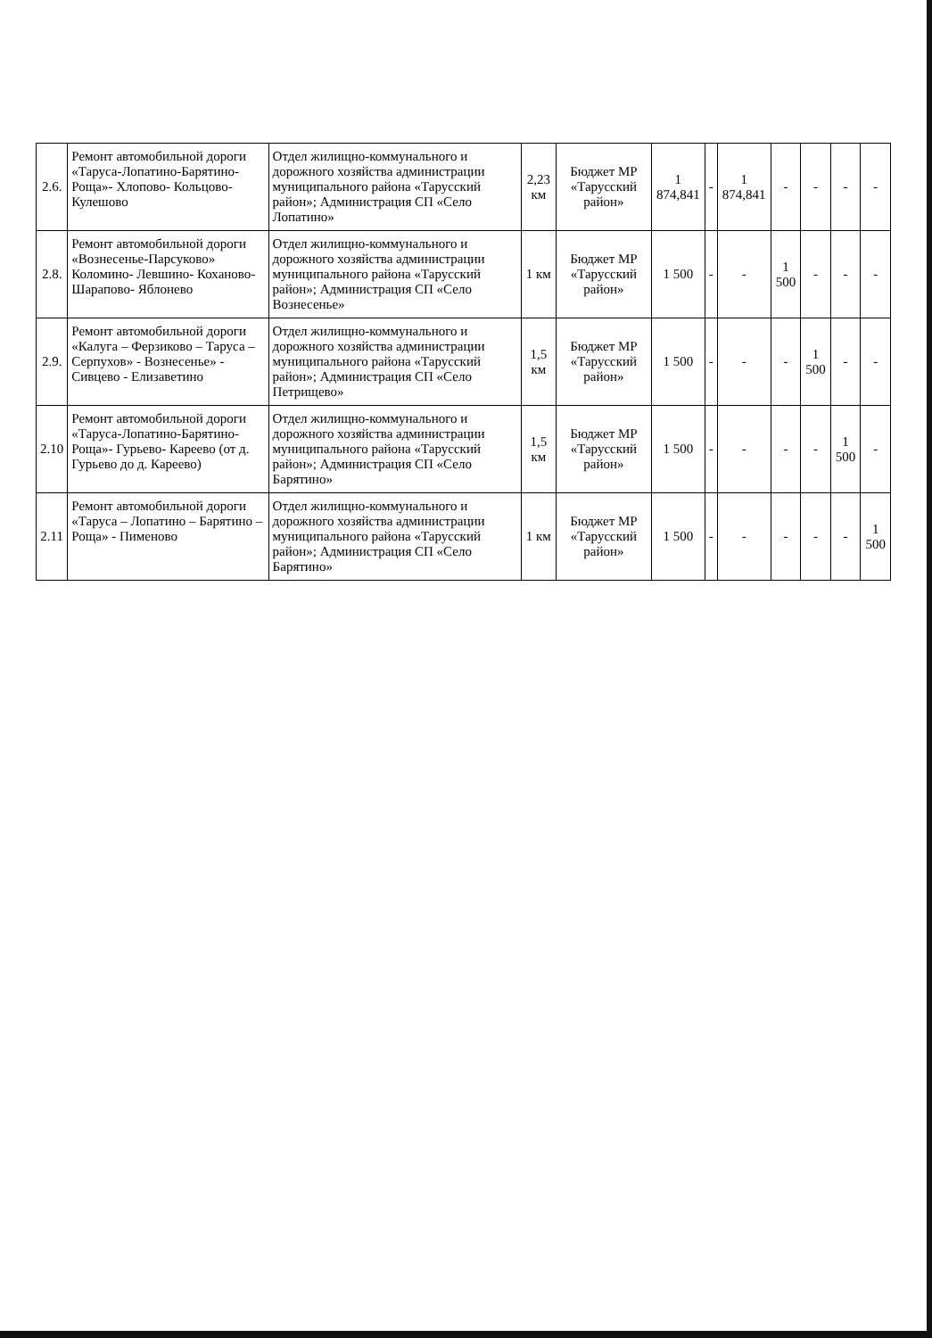| 2.6. | Ремонт автомобильной дороги «Таруса-Лопатино-Барятино- Роща»- Хлопово- Кольцово- Кулешово | Отдел жилищно-коммунального и дорожного хозяйства администрации муниципального района «Тарусский район»; Администрация СП «Село Лопатино» | 2,23 км | Бюджет МР «Тарусский район» | 1 874,841 | - | 1 874,841 | - | - | - | - |
| 2.8. | Ремонт автомобильной дороги «Вознесенье-Парсуково» Коломино- Левшино- Коханово- Шарапово- Яблонево | Отдел жилищно-коммунального и дорожного хозяйства администрации муниципального района «Тарусский район»; Администрация СП «Село Вознесенье» | 1 км | Бюджет МР «Тарусский район» | 1 500 | - | - | 1 500 | - | - | - |
| 2.9. | Ремонт автомобильной дороги «Калуга – Ферзиково – Таруса – Серпухов» - Вознесенье» - Сивцево - Елизаветино | Отдел жилищно-коммунального и дорожного хозяйства администрации муниципального района «Тарусский район»; Администрация СП «Село Петрищево» | 1,5 км | Бюджет МР «Тарусский район» | 1 500 | - | - | - | 1 500 | - | - |
| 2.10 | Ремонт автомобильной дороги «Таруса-Лопатино-Барятино- Роща»- Гурьево- Кареево (от д. Гурьево до д. Кареево) | Отдел жилищно-коммунального и дорожного хозяйства администрации муниципального района «Тарусский район»; Администрация СП «Село Барятино» | 1,5 км | Бюджет МР «Тарусский район» | 1 500 | - | - | - | - | 1 500 | - |
| 2.11 | Ремонт автомобильной дороги «Таруса – Лопатино – Барятино – Роща» - Пименово | Отдел жилищно-коммунального и дорожного хозяйства администрации муниципального района «Тарусский район»; Администрация СП «Село Барятино» | 1 км | Бюджет МР «Тарусский район» | 1 500 | - | - | - | - | - | 1 500 |